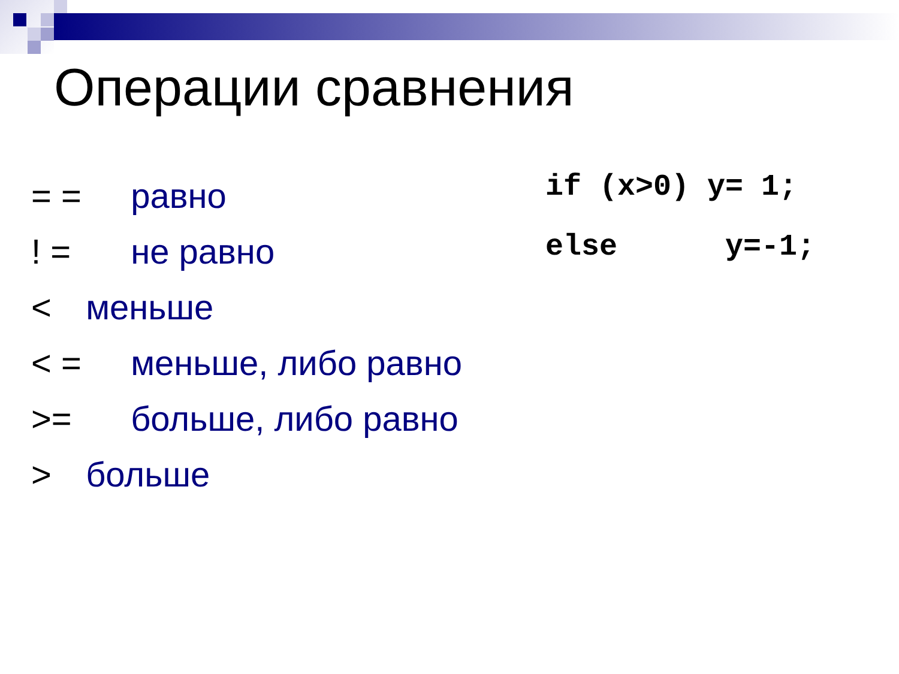Операции сравнения
= = равно
! = не равно
< меньше
< = меньше, либо равно
>= больше, либо равно
> больше
if (x>0) y= 1; else y=-1;